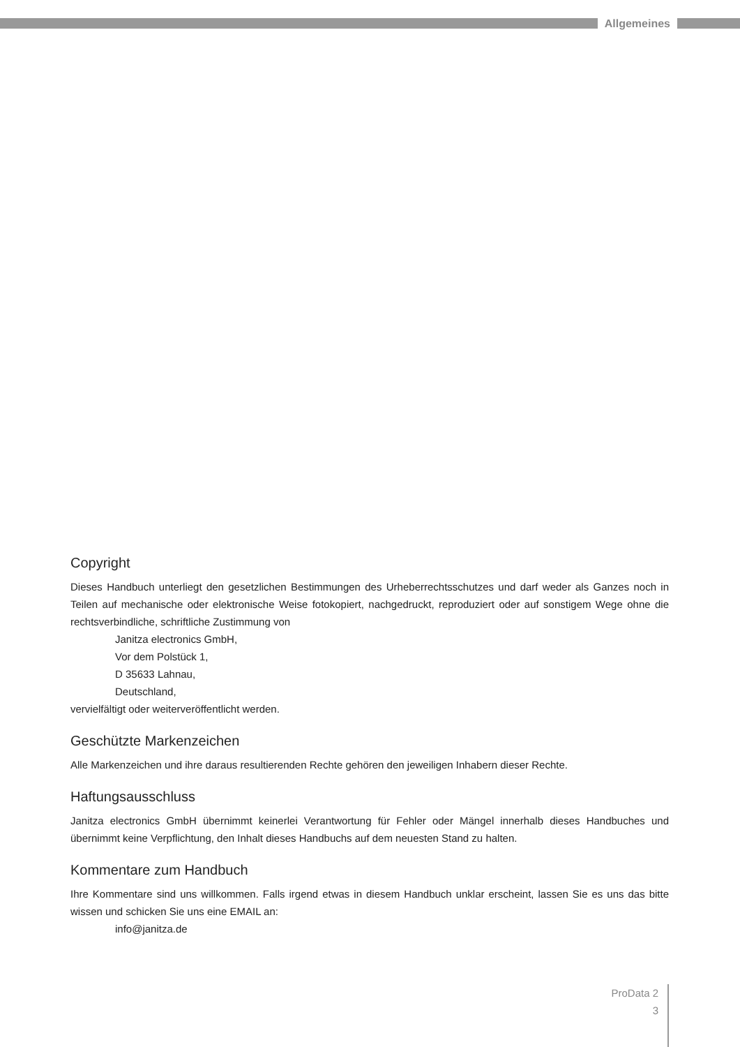Allgemeines
Copyright
Dieses Handbuch unterliegt den gesetzlichen Bestimmungen des Urheberrechtsschutzes und darf weder als Ganzes noch in Teilen auf mechanische oder elektronische Weise fotokopiert, nachgedruckt, reproduziert oder auf sonstigem Wege ohne die rechtsverbindliche, schriftliche Zustimmung von
Janitza electronics GmbH,
Vor dem Polstück 1,
D 35633 Lahnau,
Deutschland,
vervielfältigt oder weiterveröffentlicht werden.
Geschützte Markenzeichen
Alle Markenzeichen und ihre daraus resultierenden Rechte gehören den jeweiligen Inhabern dieser Rechte.
Haftungsausschluss
Janitza electronics GmbH übernimmt keinerlei Verantwortung für Fehler oder Mängel innerhalb dieses Handbuches und übernimmt keine Verpflichtung, den Inhalt dieses Handbuchs auf dem neuesten Stand zu halten.
Kommentare zum Handbuch
Ihre Kommentare sind uns willkommen. Falls irgend etwas in diesem Handbuch unklar erscheint, lassen Sie es uns das bitte wissen und schicken Sie uns eine EMAIL an:
info@janitza.de
ProData 2
3